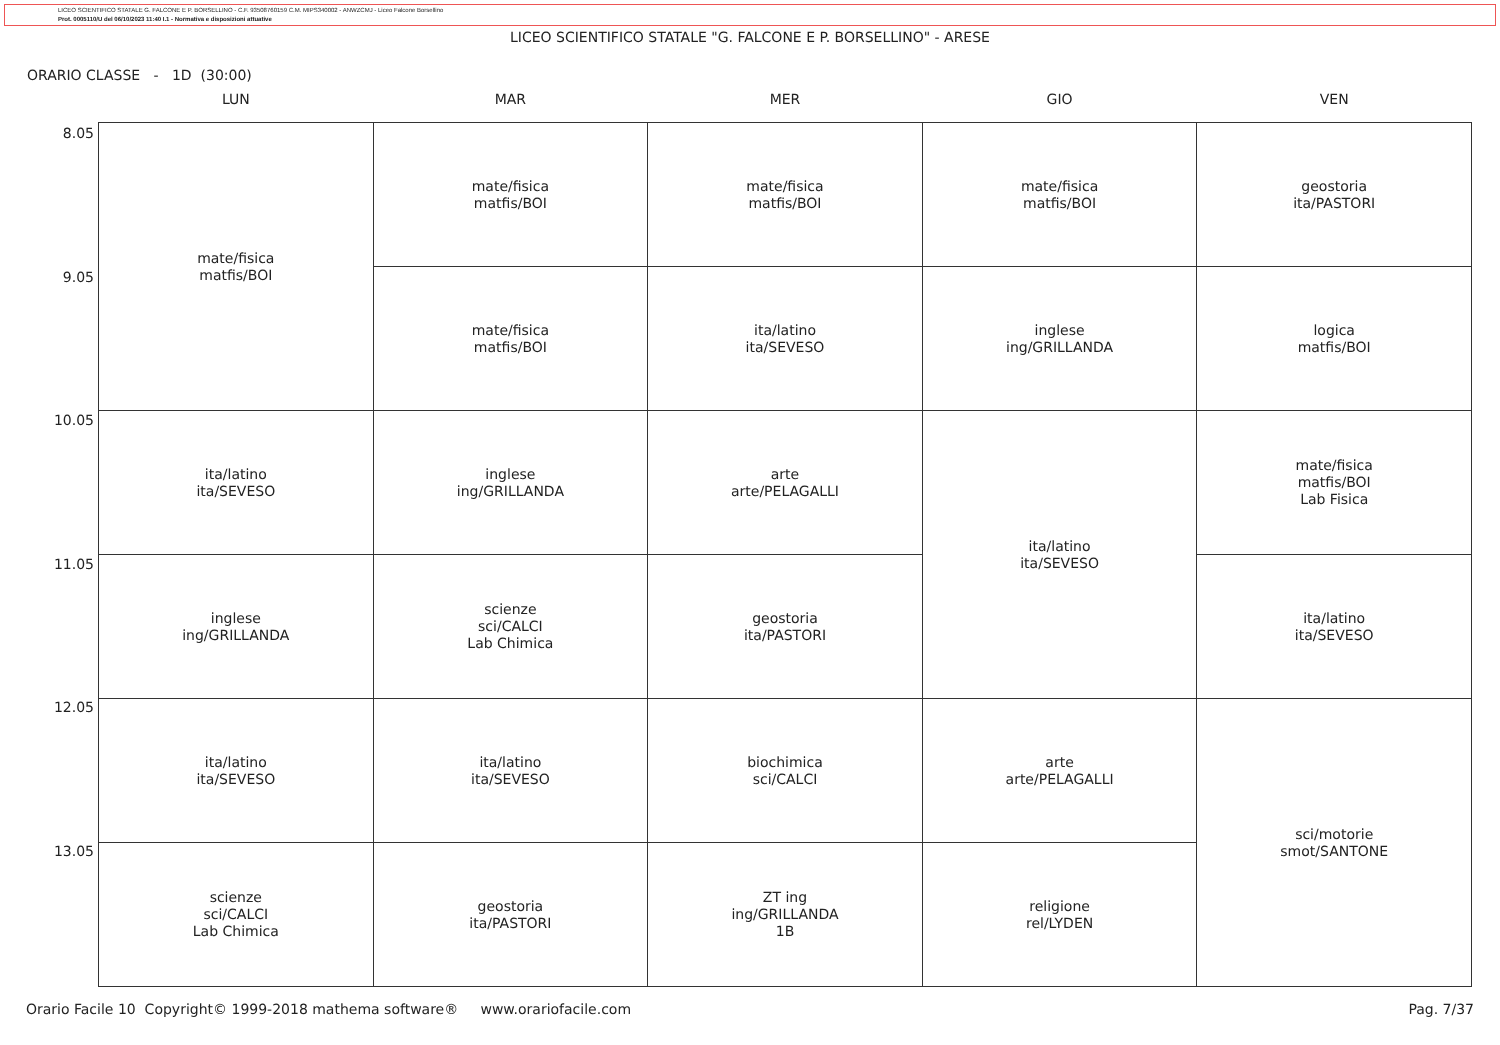LICEO SCIENTIFICO STATALE G. FALCONE E P. BORSELLINO - C.F. 93508760159 C.M. MIPS340002 - ANWZCMJ - Liceo Falcone Borsellino
Prot. 0005110/U del 06/10/2023 11:40 I.1 - Normativa e disposizioni attuative
LICEO SCIENTIFICO STATALE "G. FALCONE E P. BORSELLINO" - ARESE
ORARIO CLASSE - 1D (30:00)
8.05
9.05
10.05
11.05
12.05
13.05
| LUN | MAR | MER | GIO | VEN |
| --- | --- | --- | --- | --- |
| mate/fisica matfis/BOI | mate/fisica matfis/BOI | mate/fisica matfis/BOI | mate/fisica matfis/BOI | geostoria ita/PASTORI |
| | mate/fisica matfis/BOI | ita/latino ita/SEVESO | inglese ing/GRILLANDA | logica matfis/BOI |
| ita/latino ita/SEVESO | inglese ing/GRILLANDA | arte arte/PELAGALLI | ita/latino ita/SEVESO | mate/fisica matfis/BOI Lab Fisica |
| inglese ing/GRILLANDA | scienze sci/CALCI Lab Chimica | geostoria ita/PASTORI | | ita/latino ita/SEVESO |
| ita/latino ita/SEVESO | ita/latino ita/SEVESO | biochimica sci/CALCI | arte arte/PELAGALLI | sci/motorie smot/SANTONE |
| scienze sci/CALCI Lab Chimica | geostoria ita/PASTORI | ZT ing ing/GRILLANDA 1B | religione rel/LYDEN | |
Orario Facile 10 Copyright© 1999-2018 mathema software® www.orariofacile.com Pag. 7/37